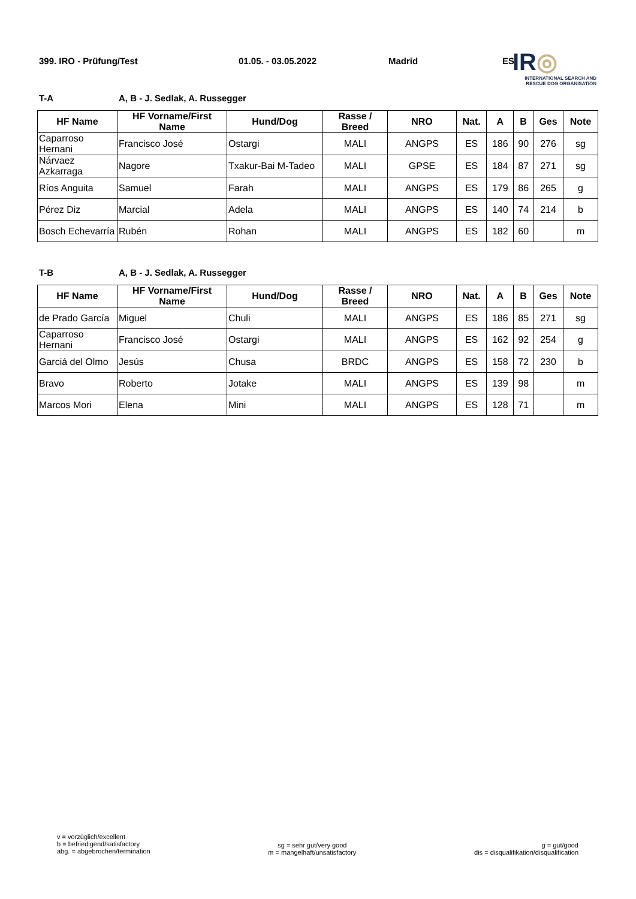399. IRO - Prüfung/Test 01.05. - 03.05.2022 Madrid ES
IR◎
INTERNATIONAL SEARCH AND
RESCUE DOG ORGANISATION
T-A A, B - J. Sedlak, A. Russegger
| HF Name | HF Vorname/First Name | Hund/Dog | Rasse / Breed | NRO | Nat. | A | B | Ges | Note |
| --- | --- | --- | --- | --- | --- | --- | --- | --- | --- |
| Caparroso Hernani | Francisco José | Ostargi | MALI | ANGPS | ES | 186 | 90 | 276 | sg |
| Nárvaez Azkarraga | Nagore | Txakur-Bai M-Tadeo | MALI | GPSE | ES | 184 | 87 | 271 | sg |
| Ríos Anguita | Samuel | Farah | MALI | ANGPS | ES | 179 | 86 | 265 | g |
| Pérez Diz | Marcial | Adela | MALI | ANGPS | ES | 140 | 74 | 214 | b |
| Bosch Echevarría | Rubén | Rohan | MALI | ANGPS | ES | 182 | 60 | | m |
T-B A, B - J. Sedlak, A. Russegger
| HF Name | HF Vorname/First Name | Hund/Dog | Rasse / Breed | NRO | Nat. | A | B | Ges | Note |
| --- | --- | --- | --- | --- | --- | --- | --- | --- | --- |
| de Prado García | Miguel | Chuli | MALI | ANGPS | ES | 186 | 85 | 271 | sg |
| Caparroso Hernani | Francisco José | Ostargi | MALI | ANGPS | ES | 162 | 92 | 254 | g |
| Garciá del Olmo | Jesús | Chusa | BRDC | ANGPS | ES | 158 | 72 | 230 | b |
| Bravo | Roberto | Jotake | MALI | ANGPS | ES | 139 | 98 | | m |
| Marcos Mori | Elena | Mini | MALI | ANGPS | ES | 128 | 71 | | m |
v = vorzüglich/excellent
b = befriedigend/satisfactory
abg. = abgebrochen/termination
sg = sehr gut/very good
m = mangelhaft/unsatisfactory
g = gut/good
dis = disqualifikation/disqualification